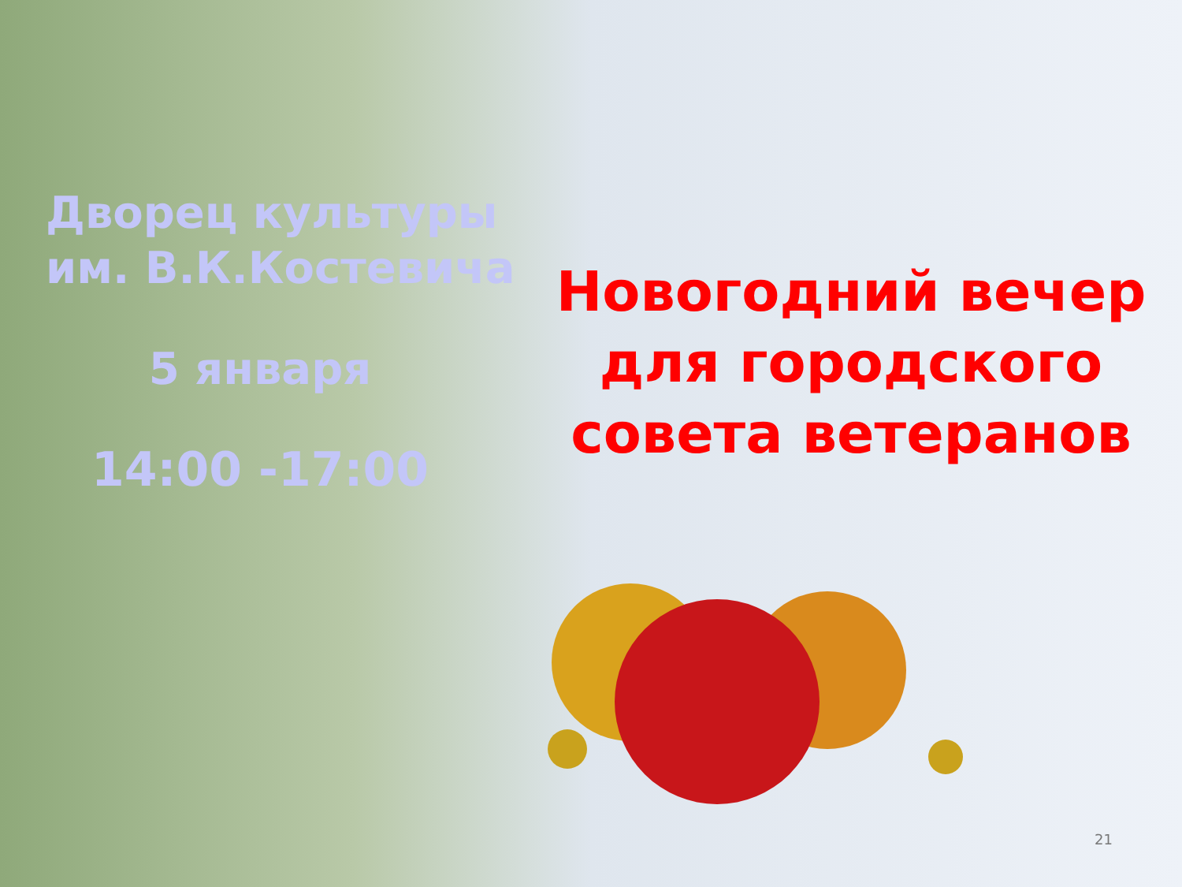Дворец культуры
им. В.К.Костевича
5 января
14:00 -17:00
Новогодний вечер
для городского
совета ветеранов
21